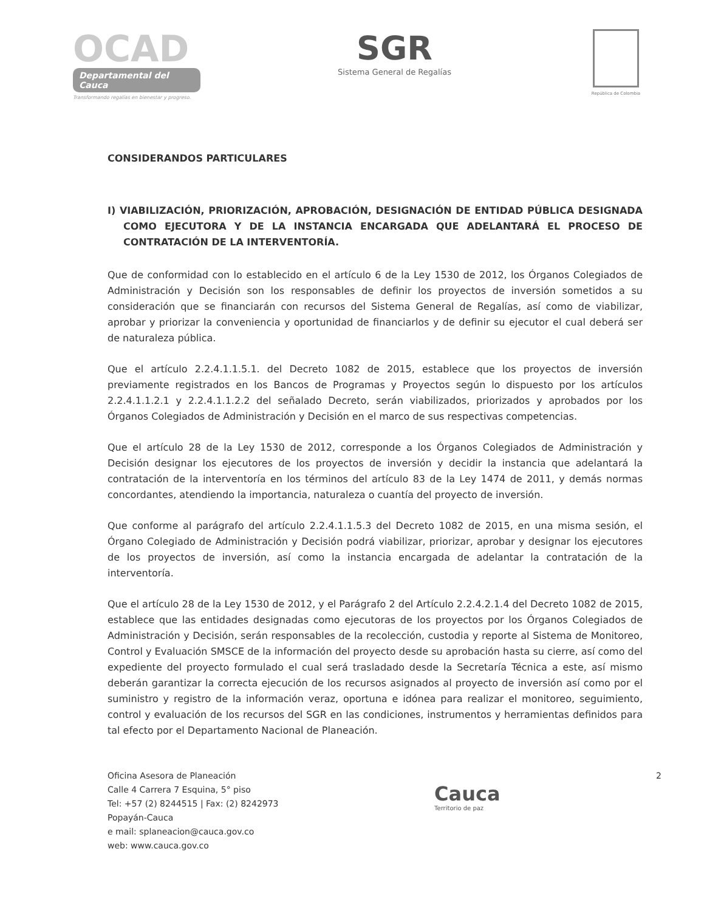OCAD
Departamental del Cauca
Transformando regalías en bienestar y progreso.
SGR
Sistema General de Regalías
República de Colombia
CONSIDERANDOS PARTICULARES
I) VIABILIZACIÓN, PRIORIZACIÓN, APROBACIÓN, DESIGNACIÓN DE ENTIDAD PÚBLICA DESIGNADA COMO EJECUTORA Y DE LA INSTANCIA ENCARGADA QUE ADELANTARÁ EL PROCESO DE CONTRATACIÓN DE LA INTERVENTORÍA.
Que de conformidad con lo establecido en el artículo 6 de la Ley 1530 de 2012, los Órganos Colegiados de Administración y Decisión son los responsables de definir los proyectos de inversión sometidos a su consideración que se financiarán con recursos del Sistema General de Regalías, así como de viabilizar, aprobar y priorizar la conveniencia y oportunidad de financiarlos y de definir su ejecutor el cual deberá ser de naturaleza pública.
Que el artículo 2.2.4.1.1.5.1. del Decreto 1082 de 2015, establece que los proyectos de inversión previamente registrados en los Bancos de Programas y Proyectos según lo dispuesto por los artículos 2.2.4.1.1.2.1 y 2.2.4.1.1.2.2 del señalado Decreto, serán viabilizados, priorizados y aprobados por los Órganos Colegiados de Administración y Decisión en el marco de sus respectivas competencias.
Que el artículo 28 de la Ley 1530 de 2012, corresponde a los Órganos Colegiados de Administración y Decisión designar los ejecutores de los proyectos de inversión y decidir la instancia que adelantará la contratación de la interventoría en los términos del artículo 83 de la Ley 1474 de 2011, y demás normas concordantes, atendiendo la importancia, naturaleza o cuantía del proyecto de inversión.
Que conforme al parágrafo del artículo 2.2.4.1.1.5.3 del Decreto 1082 de 2015, en una misma sesión, el Órgano Colegiado de Administración y Decisión podrá viabilizar, priorizar, aprobar y designar los ejecutores de los proyectos de inversión, así como la instancia encargada de adelantar la contratación de la interventoría.
Que el artículo 28 de la Ley 1530 de 2012, y el Parágrafo 2 del Artículo 2.2.4.2.1.4 del Decreto 1082 de 2015, establece que las entidades designadas como ejecutoras de los proyectos por los Órganos Colegiados de Administración y Decisión, serán responsables de la recolección, custodia y reporte al Sistema de Monitoreo, Control y Evaluación SMSCE de la información del proyecto desde su aprobación hasta su cierre, así como del expediente del proyecto formulado el cual será trasladado desde la Secretaría Técnica a este, así mismo deberán garantizar la correcta ejecución de los recursos asignados al proyecto de inversión así como por el suministro y registro de la información veraz, oportuna e idónea para realizar el monitoreo, seguimiento, control y evaluación de los recursos del SGR en las condiciones, instrumentos y herramientas definidos para tal efecto por el Departamento Nacional de Planeación.
Oficina Asesora de Planeación
Calle 4 Carrera 7 Esquina, 5° piso
Tel: +57 (2) 8244515 | Fax: (2) 8242973
Popayán-Cauca
e mail: splaneacion@cauca.gov.co
web: www.cauca.gov.co
Cauca
Territorio de paz
2